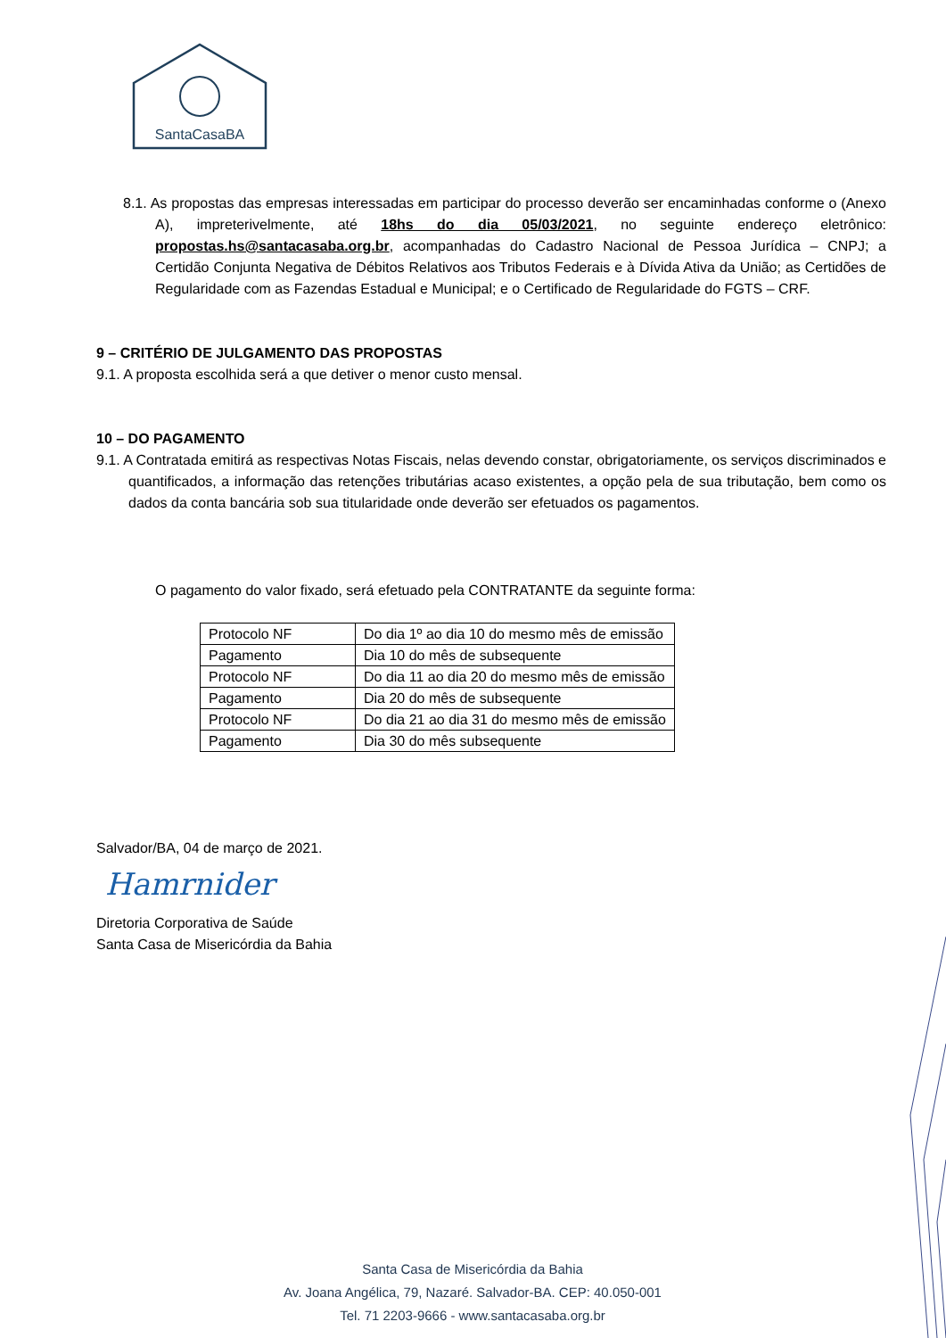SantaCasaBA
8.1. As propostas das empresas interessadas em participar do processo deverão ser encaminhadas conforme o (Anexo A), impreterivelmente, até 18hs do dia 05/03/2021, no seguinte endereço eletrônico: propostas.hs@santacasaba.org.br, acompanhadas do Cadastro Nacional de Pessoa Jurídica – CNPJ; a Certidão Conjunta Negativa de Débitos Relativos aos Tributos Federais e à Dívida Ativa da União; as Certidões de Regularidade com as Fazendas Estadual e Municipal; e o Certificado de Regularidade do FGTS – CRF.
9 – CRITÉRIO DE JULGAMENTO DAS PROPOSTAS
9.1. A proposta escolhida será a que detiver o menor custo mensal.
10 – DO PAGAMENTO
9.1. A Contratada emitirá as respectivas Notas Fiscais, nelas devendo constar, obrigatoriamente, os serviços discriminados e quantificados, a informação das retenções tributárias acaso existentes, a opção pela de sua tributação, bem como os dados da conta bancária sob sua titularidade onde deverão ser efetuados os pagamentos.
O pagamento do valor fixado, será efetuado pela CONTRATANTE da seguinte forma:
| Protocolo NF | Do dia 1º ao dia 10 do mesmo mês de emissão |
| Pagamento | Dia 10 do mês de subsequente |
| Protocolo NF | Do dia 11 ao dia 20 do mesmo mês de emissão |
| Pagamento | Dia 20 do mês de subsequente |
| Protocolo NF | Do dia 21 ao dia 31 do mesmo mês de emissão |
| Pagamento | Dia 30 do mês subsequente |
Salvador/BA, 04 de março de 2021.
Hamrnider
Diretoria Corporativa de Saúde
Santa Casa de Misericórdia da Bahia
Santa Casa de Misericórdia da Bahia
Av. Joana Angélica, 79, Nazaré. Salvador-BA. CEP: 40.050-001
Tel. 71 2203-9666 - www.santacasaba.org.br